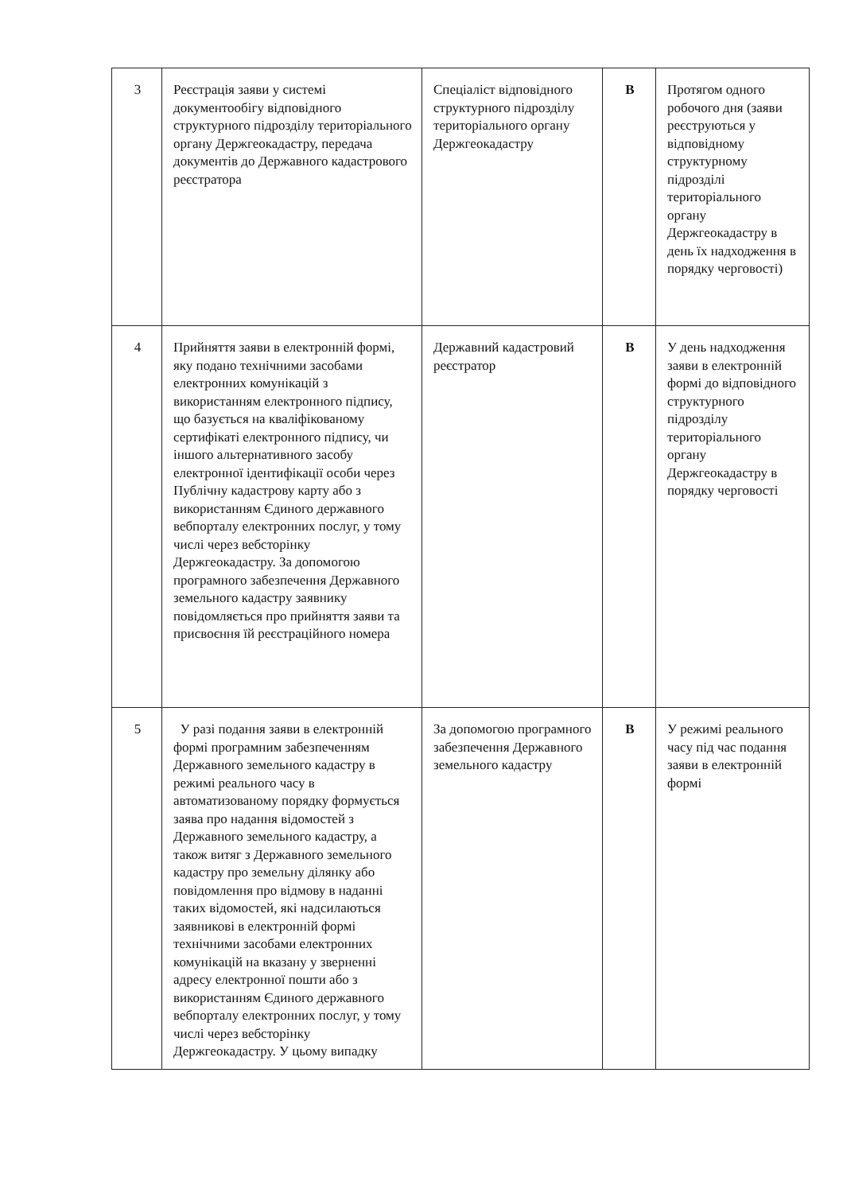| 3 | Реєстрація заяви у системі документообігу відповідного структурного підрозділу територіального органу Держгеокадастру, передача документів до Державного кадастрового реєстратора | Спеціаліст відповідного структурного підрозділу територіального органу Держгеокадастру | В | Протягом одного робочого дня (заяви реєструються у відповідному структурному підрозділі територіального органу Держгеокадастру в день їх надходження в порядку черговості) |
| 4 | Прийняття заяви в електронній формі, яку подано технічними засобами електронних комунікацій з використанням електронного підпису, що базується на кваліфікованому сертифікаті електронного підпису, чи іншого альтернативного засобу електронної ідентифікації особи через Публічну кадастрову карту або з використанням Єдиного державного вебпорталу електронних послуг, у тому числі через вебсторінку Держгеокадастру. За допомогою програмного забезпечення Державного земельного кадастру заявнику повідомляється про прийняття заяви та присвоєння їй реєстраційного номера | Державний кадастровий реєстратор | В | У день надходження заяви в електронній формі до відповідного структурного підрозділу територіального органу Держгеокадастру в порядку черговості |
| 5 | У разі подання заяви в електронній формі програмним забезпеченням Державного земельного кадастру в режимі реального часу в автоматизованому порядку формується заява про надання відомостей з Державного земельного кадастру, а також витяг з Державного земельного кадастру про земельну ділянку або повідомлення про відмову в наданні таких відомостей, які надсилаються заявникові в електронній формі технічними засобами електронних комунікацій на вказану у зверненні адресу електронної пошти або з використанням Єдиного державного вебпорталу електронних послуг, у тому числі через вебсторінку Держгеокадастру. У цьому випадку | За допомогою програмного забезпечення Державного земельного кадастру | В | У режимі реального часу під час подання заяви в електронній формі |